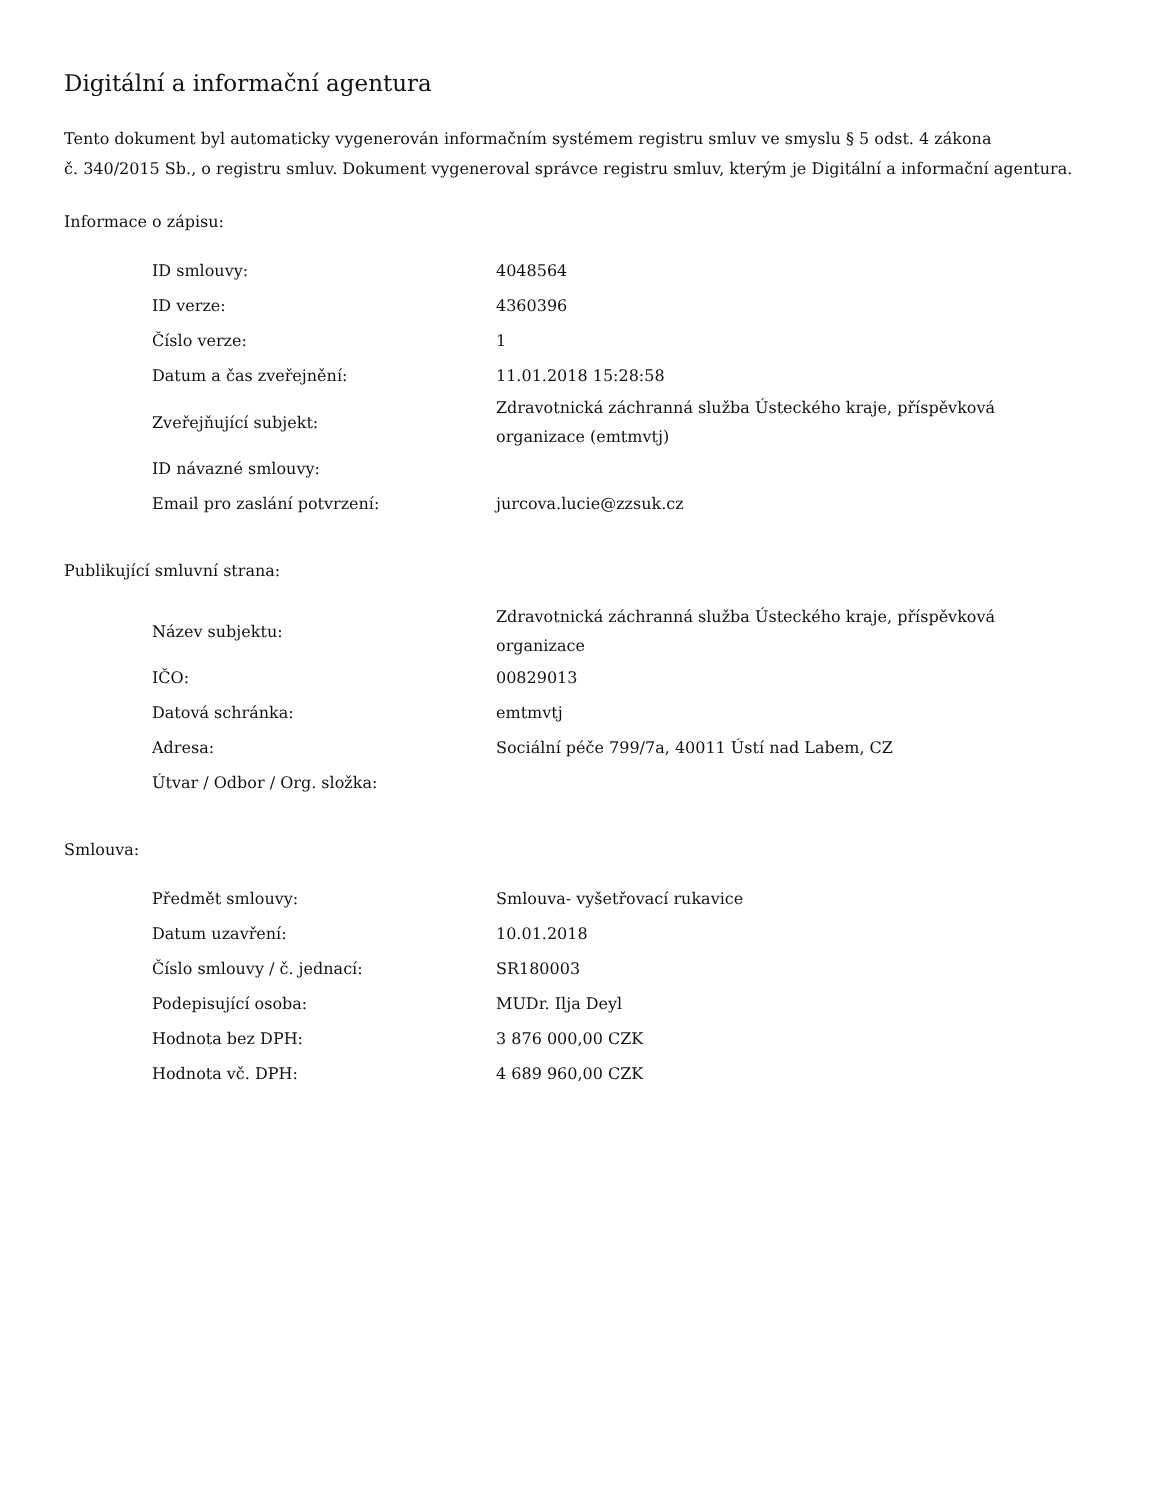Digitální a informační agentura
Tento dokument byl automaticky vygenerován informačním systémem registru smluv ve smyslu § 5 odst. 4 zákona
č. 340/2015 Sb., o registru smluv. Dokument vygeneroval správce registru smluv, kterým je Digitální a informační agentura.
Informace o zápisu:
| ID smlouvy: | 4048564 |
| ID verze: | 4360396 |
| Číslo verze: | 1 |
| Datum a čas zveřejnění: | 11.01.2018 15:28:58 |
| Zveřejňující subjekt: | Zdravotnická záchranná služba Ústeckého kraje, příspěvková organizace (emtmvtj) |
| ID návazné smlouvy: | |
| Email pro zaslání potvrzení: | jurcova.lucie@zzsuk.cz |
Publikující smluvní strana:
| Název subjektu: | Zdravotnická záchranná služba Ústeckého kraje, příspěvková organizace |
| IČO: | 00829013 |
| Datová schránka: | emtmvtj |
| Adresa: | Sociální péče 799/7a, 40011 Ústí nad Labem, CZ |
| Útvar / Odbor / Org. složka: | |
Smlouva:
| Předmět smlouvy: | Smlouva- vyšetřovací rukavice |
| Datum uzavření: | 10.01.2018 |
| Číslo smlouvy / č. jednací: | SR180003 |
| Podepisující osoba: | MUDr. Ilja Deyl |
| Hodnota bez DPH: | 3 876 000,00 CZK |
| Hodnota vč. DPH: | 4 689 960,00 CZK |